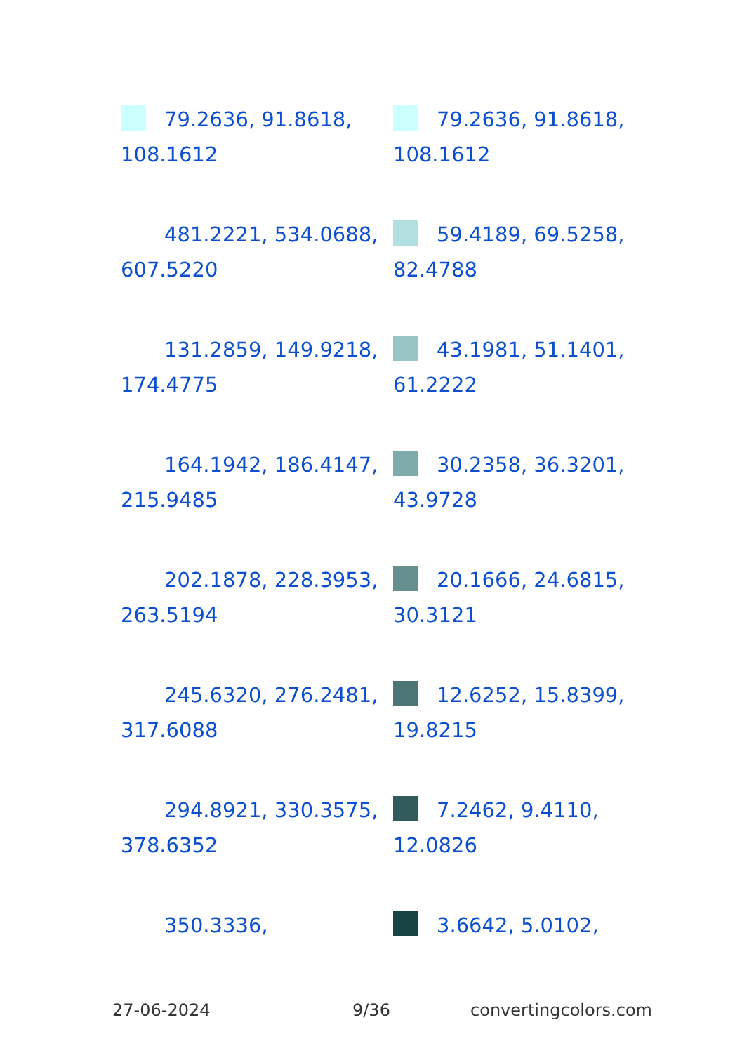79.2636, 91.8618, 108.1612
79.2636, 91.8618, 108.1612
481.2221, 534.0688, 607.5220
59.4189, 69.5258, 82.4788
131.2859, 149.9218, 174.4775
43.1981, 51.1401, 61.2222
164.1942, 186.4147, 215.9485
30.2358, 36.3201, 43.9728
202.1878, 228.3953, 263.5194
20.1666, 24.6815, 30.3121
245.6320, 276.2481, 317.6088
12.6252, 15.8399, 19.8215
294.8921, 330.3575, 378.6352
7.2462, 9.4110, 12.0826
350.3336,
3.6642, 5.0102,
27-06-2024 9/36 convertingcolors.com